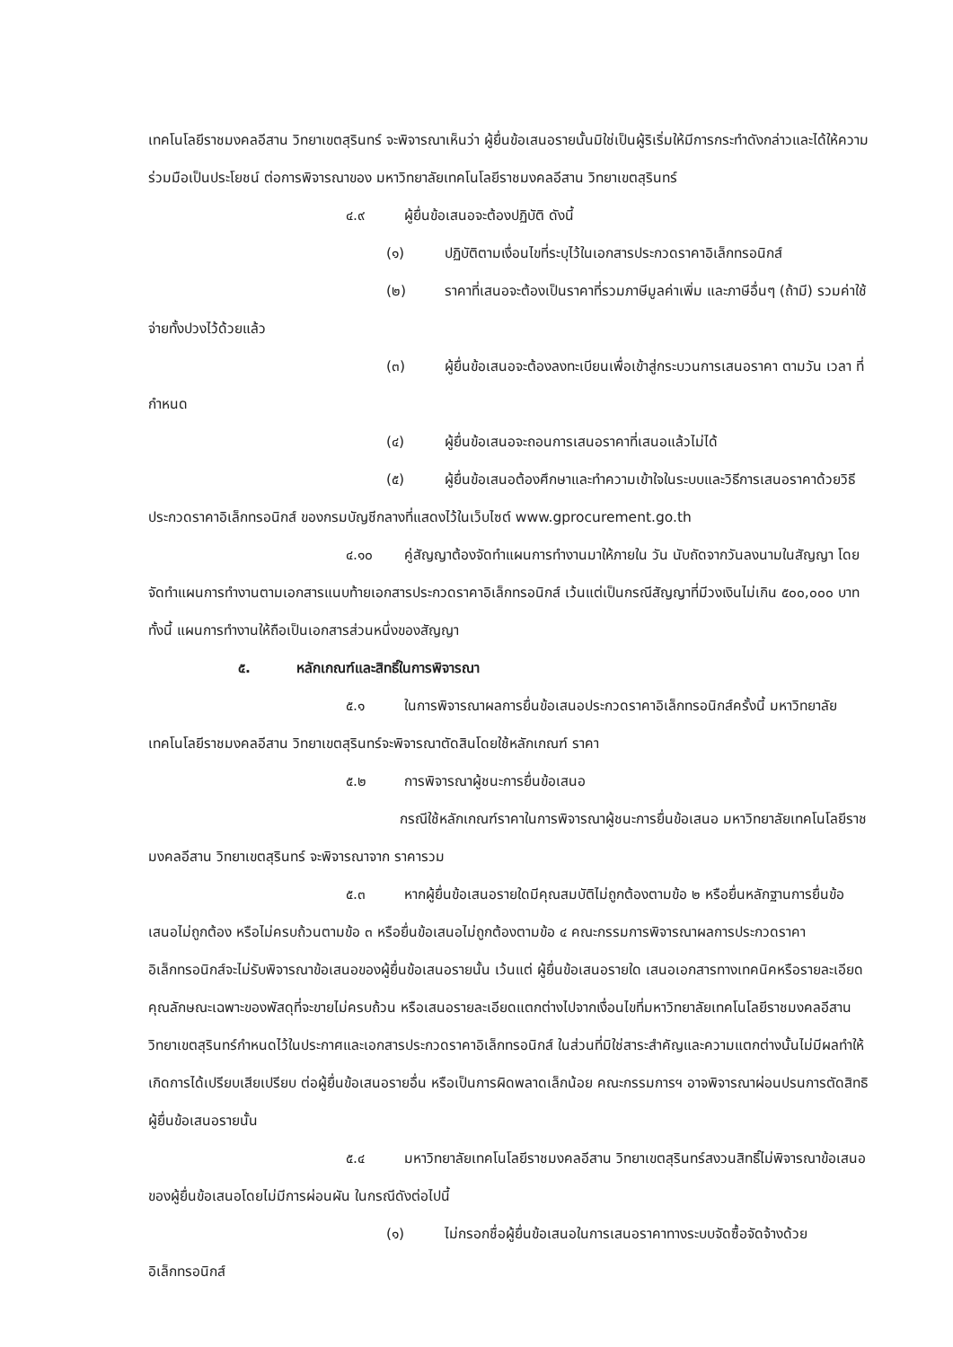เทคโนโลยีราชมงคลอีสาน วิทยาเขตสุรินทร์ จะพิจารณาเห็นว่า ผู้ยื่นข้อเสนอรายนั้นมิใช่เป็นผู้ริเริ่มให้มีการกระทำดังกล่าวและได้ให้ความร่วมมือเป็นประโยชน์ ต่อการพิจารณาของ มหาวิทยาลัยเทคโนโลยีราชมงคลอีสาน วิทยาเขตสุรินทร์
๔.๙ ผู้ยื่นข้อเสนอจะต้องปฏิบัติ ดังนี้
(๑) ปฏิบัติตามเงื่อนไขที่ระบุไว้ในเอกสารประกวดราคาอิเล็กทรอนิกส์
(๒) ราคาที่เสนอจะต้องเป็นราคาที่รวมภาษีมูลค่าเพิ่ม และภาษีอื่นๆ (ถ้ามี) รวมค่าใช้จ่ายทั้งปวงไว้ด้วยแล้ว
(๓) ผู้ยื่นข้อเสนอจะต้องลงทะเบียนเพื่อเข้าสู่กระบวนการเสนอราคา ตามวัน เวลา ที่กำหนด
(๔) ผู้ยื่นข้อเสนอจะถอนการเสนอราคาที่เสนอแล้วไม่ได้
(๕) ผู้ยื่นข้อเสนอต้องศึกษาและทำความเข้าใจในระบบและวิธีการเสนอราคาด้วยวิธีประกวดราคาอิเล็กทรอนิกส์ ของกรมบัญชีกลางที่แสดงไว้ในเว็บไซต์ www.gprocurement.go.th
๔.๑๐ คู่สัญญาต้องจัดทำแผนการทำงานมาให้ภายใน วัน นับถัดจากวันลงนามในสัญญา โดยจัดทำแผนการทำงานตามเอกสารแนบท้ายเอกสารประกวดราคาอิเล็กทรอนิกส์ เว้นแต่เป็นกรณีสัญญาที่มีวงเงินไม่เกิน ๕๐๐,๐๐๐ บาททั้งนี้ แผนการทำงานให้ถือเป็นเอกสารส่วนหนึ่งของสัญญา
๕. หลักเกณฑ์และสิทธิ์ในการพิจารณา
๕.๑ ในการพิจารณาผลการยื่นข้อเสนอประกวดราคาอิเล็กทรอนิกส์ครั้งนี้ มหาวิทยาลัยเทคโนโลยีราชมงคลอีสาน วิทยาเขตสุรินทร์จะพิจารณาตัดสินโดยใช้หลักเกณฑ์ ราคา
๕.๒ การพิจารณาผู้ชนะการยื่นข้อเสนอ
กรณีใช้หลักเกณฑ์ราคาในการพิจารณาผู้ชนะการยื่นข้อเสนอ มหาวิทยาลัยเทคโนโลยีราชมงคลอีสาน วิทยาเขตสุรินทร์ จะพิจารณาจาก ราคารวม
๕.๓ หากผู้ยื่นข้อเสนอรายใดมีคุณสมบัติไม่ถูกต้องตามข้อ ๒ หรือยื่นหลักฐานการยื่นข้อเสนอไม่ถูกต้อง หรือไม่ครบถ้วนตามข้อ ๓ หรือยื่นข้อเสนอไม่ถูกต้องตามข้อ ๔ คณะกรรมการพิจารณาผลการประกวดราคาอิเล็กทรอนิกส์จะไม่รับพิจารณาข้อเสนอของผู้ยื่นข้อเสนอรายนั้น เว้นแต่ ผู้ยื่นข้อเสนอรายใด เสนอเอกสารทางเทคนิคหรือรายละเอียดคุณลักษณะเฉพาะของพัสดุที่จะขายไม่ครบถ้วน หรือเสนอรายละเอียดแตกต่างไปจากเงื่อนไขที่มหาวิทยาลัยเทคโนโลยีราชมงคลอีสาน วิทยาเขตสุรินทร์กำหนดไว้ในประกาศและเอกสารประกวดราคาอิเล็กทรอนิกส์ ในส่วนที่มิใช่สาระสำคัญและความแตกต่างนั้นไม่มีผลทำให้เกิดการได้เปรียบเสียเปรียบ ต่อผู้ยื่นข้อเสนอรายอื่น หรือเป็นการผิดพลาดเล็กน้อย คณะกรรมการฯ อาจพิจารณาผ่อนปรนการตัดสิทธิ ผู้ยื่นข้อเสนอรายนั้น
๕.๔ มหาวิทยาลัยเทคโนโลยีราชมงคลอีสาน วิทยาเขตสุรินทร์สงวนสิทธิ์ไม่พิจารณาข้อเสนอของผู้ยื่นข้อเสนอโดยไม่มีการผ่อนผัน ในกรณีดังต่อไปนี้
(๑) ไม่กรอกชื่อผู้ยื่นข้อเสนอในการเสนอราคาทางระบบจัดซื้อจัดจ้างด้วยอิเล็กทรอนิกส์